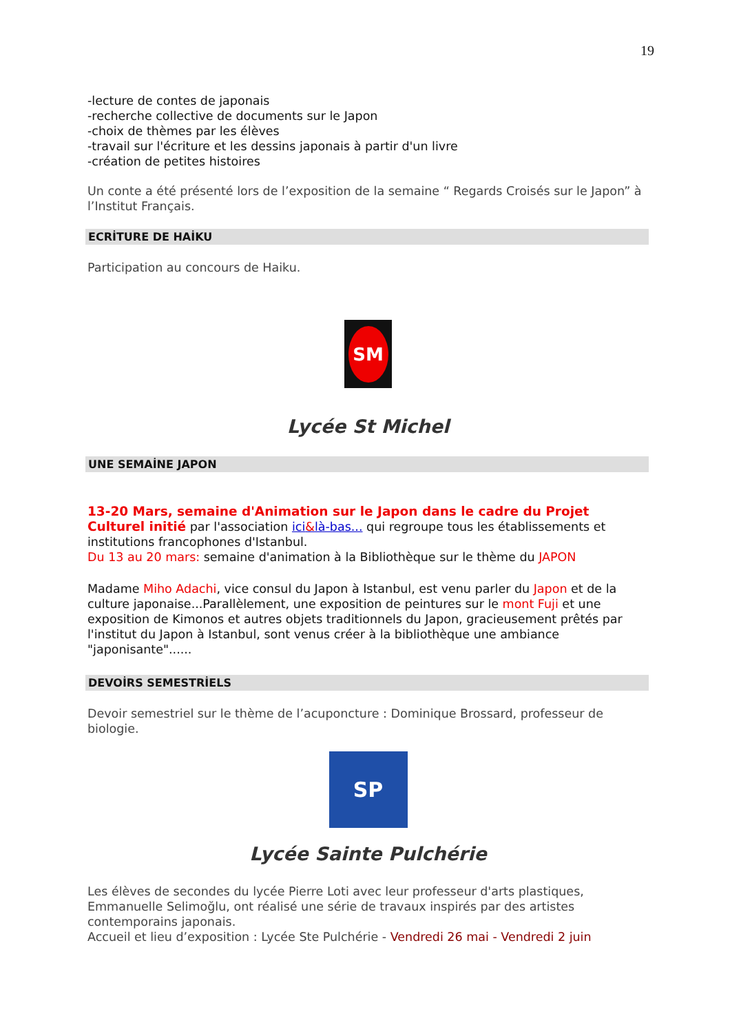19
-lecture de contes de japonais
-recherche collective de documents sur le Japon
-choix de thèmes par les élèves
-travail sur l'écriture et les dessins japonais à partir d'un livre
-création de petites histoires
Un conte a été présenté lors de l’exposition de la semaine “ Regards Croisés sur le Japon” à l’Institut Français.
ECRİTURE DE HAİKU
Participation au concours de Haiku.
SM
Lycée St Michel
UNE SEMAİNE JAPON
13-20 Mars, semaine d'Animation sur le Japon dans le cadre du Projet Culturel initié par l'association ici&là-bas... qui regroupe tous les établissements et institutions francophones d'Istanbul.
Du 13 au 20 mars: semaine d'animation à la Bibliothèque sur le thème du JAPON
Madame Miho Adachi, vice consul du Japon à Istanbul, est venu parler du Japon et de la culture japonaise...Parallèlement, une exposition de peintures sur le mont Fuji et une exposition de Kimonos et autres objets traditionnels du Japon, gracieusement prêtés par l'institut du Japon à Istanbul, sont venus créer à la bibliothèque une ambiance "japonisante"......
DEVOİRS SEMESTRİELS
Devoir semestriel sur le thème de l’acuponcture : Dominique Brossard, professeur de biologie.
SP
Lycée Sainte Pulchérie
Les élèves de secondes du lycée Pierre Loti avec leur professeur d'arts plastiques, Emmanuelle Selimoğlu, ont réalisé une série de travaux inspirés par des artistes contemporains japonais.
Accueil et lieu d’exposition : Lycée Ste Pulchérie - Vendredi 26 mai - Vendredi 2 juin